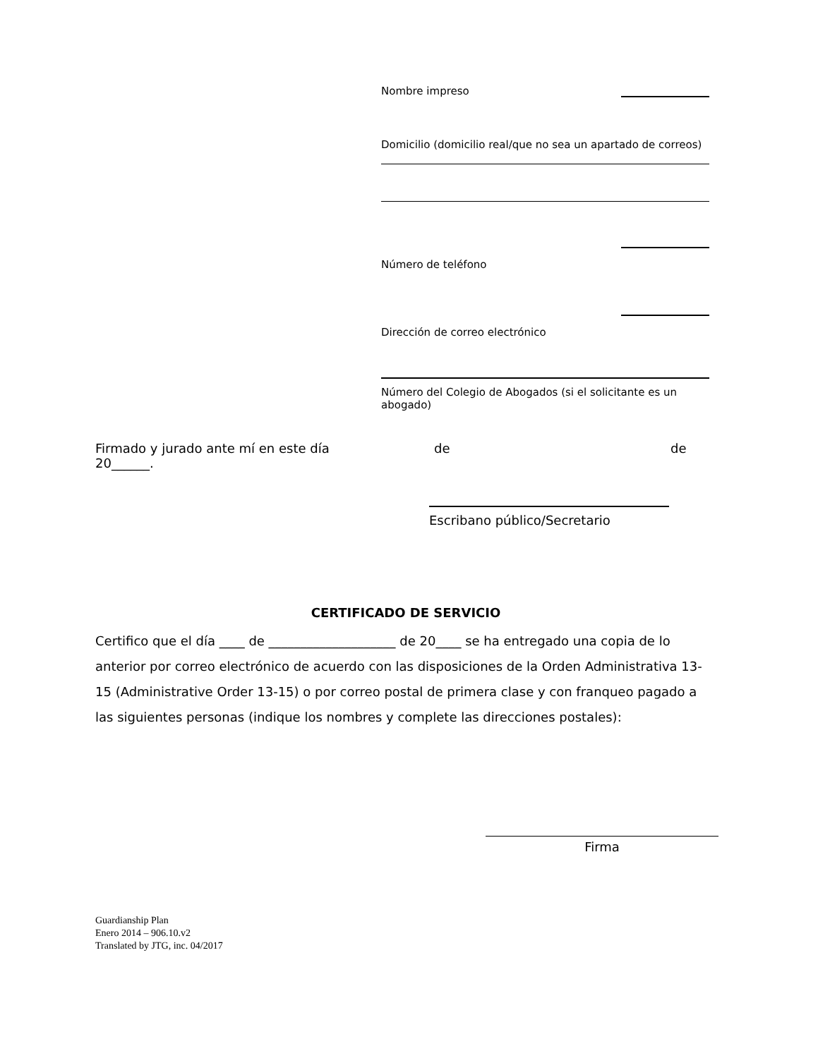Nombre impreso
Domicilio (domicilio real/que no sea un apartado de correos)
Número de teléfono
Dirección de correo electrónico
Número del Colegio de Abogados (si el solicitante es un abogado)
Firmado y jurado ante mí en este día de de
20______.
Escribano público/Secretario
CERTIFICADO DE SERVICIO
Certifico que el día ____ de ____________________ de 20____ se ha entregado una copia de lo anterior por correo electrónico de acuerdo con las disposiciones de la Orden Administrativa 13-15 (Administrative Order 13-15) o por correo postal de primera clase y con franqueo pagado a las siguientes personas (indique los nombres y complete las direcciones postales):
Firma
Guardianship Plan
Enero 2014 – 906.10.v2
Translated by JTG, inc. 04/2017